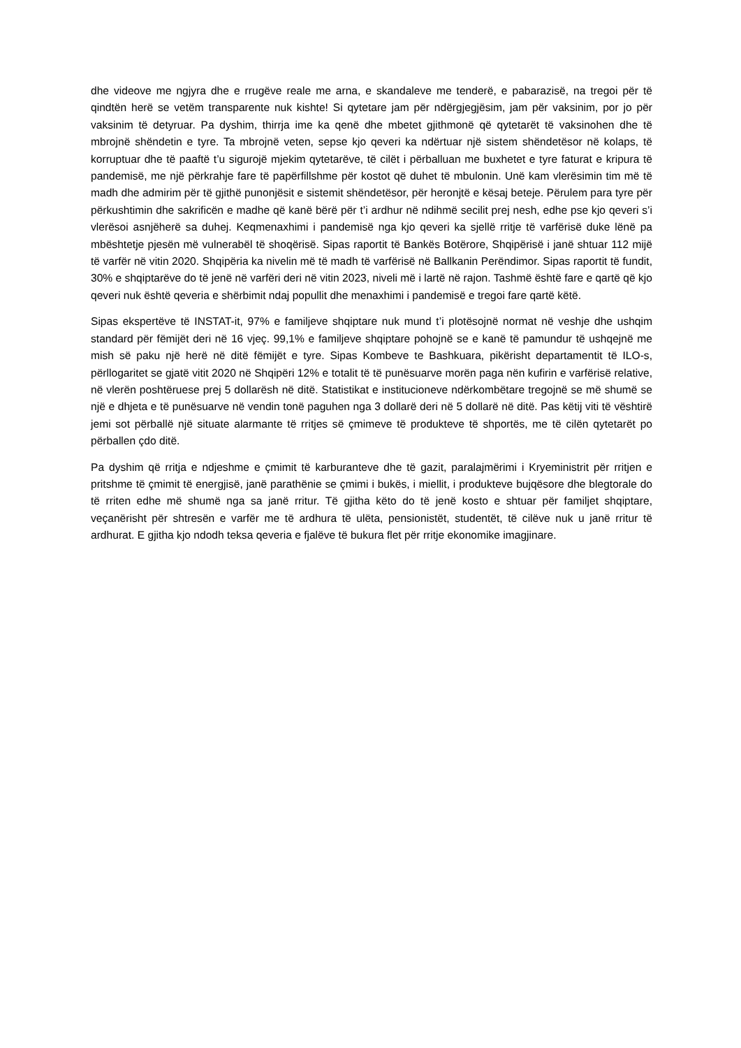dhe videove me ngjyra dhe e rrugëve reale me arna, e skandaleve me tenderë, e pabarazisë, na tregoi për të qindtën herë se vetëm transparente nuk kishte! Si qytetare jam për ndërgjegjësim, jam për vaksinim, por jo për vaksinim të detyruar. Pa dyshim, thirrja ime ka qenë dhe mbetet gjithmonë që qytetarët të vaksinohen dhe të mbrojnë shëndetin e tyre. Ta mbrojnë veten, sepse kjo qeveri ka ndërtuar një sistem shëndetësor në kolaps, të korruptuar dhe të paaftë t’u sigurojë mjekim qytetarëve, të cilët i përballuan me buxhetet e tyre faturat e kripura të pandemisë, me një përkrahje fare të papërfillshme për kostot që duhet të mbulonin. Unë kam vlerësimin tim më të madh dhe admirim për të gjithë punonjësit e sistemit shëndetësor, për heronjtë e kësaj beteje. Përulem para tyre për përkushtimin dhe sakrificën e madhe që kanë bërë për t’i ardhur në ndihmë secilit prej nesh, edhe pse kjo qeveri s’i vlerësoi asnjëherë sa duhej. Keqmenaxhimi i pandemisë nga kjo qeveri ka sjellë rritje të varfërisë duke lënë pa mbështetje pjesën më vulnerabël të shoqërisë. Sipas raportit të Bankës Botërore, Shqipërisë i janë shtuar 112 mijë të varfër në vitin 2020. Shqipëria ka nivelin më të madh të varfërisë në Ballkanin Perëndimor. Sipas raportit të fundit, 30% e shqiptarëve do të jenë në varfëri deri në vitin 2023, niveli më i lartë në rajon. Tashmë është fare e qartë që kjo qeveri nuk është qeveria e shërbimit ndaj popullit dhe menaxhimi i pandemisë e tregoi fare qartë këtë.
Sipas ekspertëve të INSTAT-it, 97% e familjeve shqiptare nuk mund t’i plotësojnë normat në veshje dhe ushqim standard për fëmijët deri në 16 vjeç. 99,1% e familjeve shqiptare pohojnë se e kanë të pamundur të ushqejnë me mish së paku një herë në ditë fëmijët e tyre. Sipas Kombeve te Bashkuara, pikërisht departamentit të ILO-s, përllogaritet se gjatë vitit 2020 në Shqipëri 12% e totalit të të punësuarve morën paga nën kufirin e varfërisë relative, në vlerën poshtëruese prej 5 dollarësh në ditë. Statistikat e institucioneve ndërkombëtare tregojnë se më shumë se një e dhjeta e të punësuarve në vendin tonë paguhen nga 3 dollarë deri në 5 dollarë në ditë. Pas këtij viti të vështirë jemi sot përballë një situate alarmante të rritjes së çmimeve të produkteve të shportës, me të cilën qytetarët po përballen çdo ditë.
Pa dyshim që rritja e ndjeshme e çmimit të karburanteve dhe të gazit, paralajmërimi i Kryeministrit për rritjen e pritshme të çmimit të energjisë, janë parathënie se çmimi i bukës, i miellit, i produkteve bujqësore dhe blegtorale do të rriten edhe më shumë nga sa janë rritur. Të gjitha këto do të jenë kosto e shtuar për familjet shqiptare, veçanërisht për shtresën e varfër me të ardhura të ulëta, pensionistët, studentët, të cilëve nuk u janë rritur të ardhurat. E gjitha kjo ndodh teksa qeveria e fjalëve të bukura flet për rritje ekonomike imagjinare.